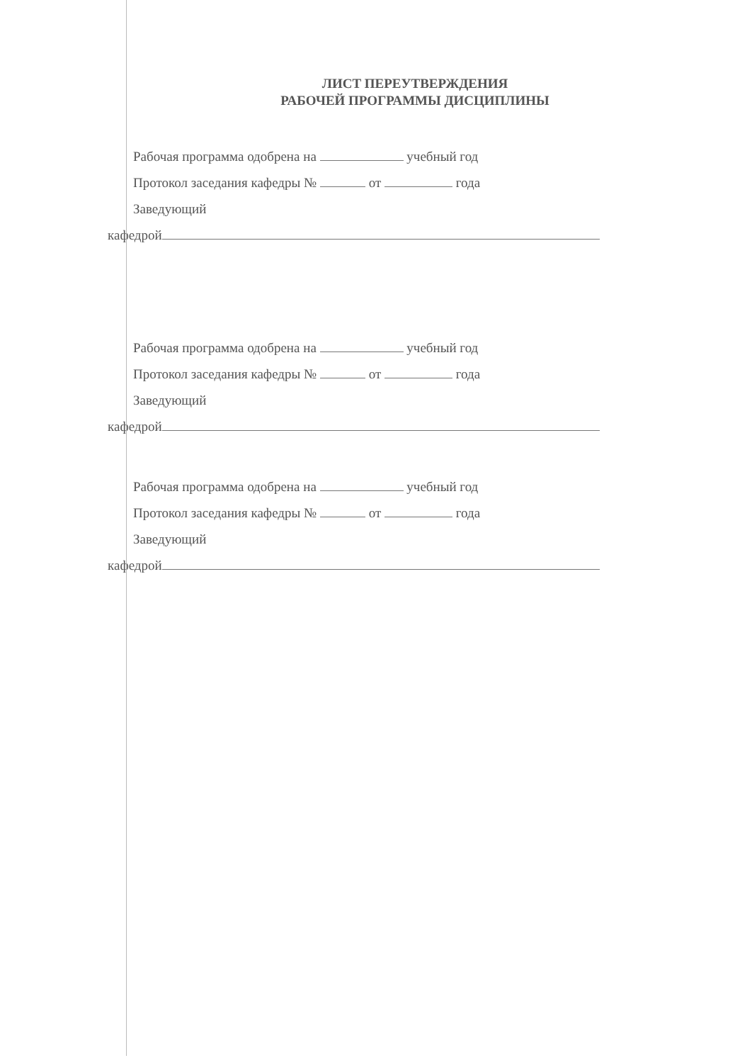ЛИСТ ПЕРЕУТВЕРЖДЕНИЯ
РАБОЧЕЙ ПРОГРАММЫ ДИСЦИПЛИНЫ
Рабочая программа одобрена на учебный год
Протокол заседания кафедры № от года
Заведующий
кафедрой
Рабочая программа одобрена на учебный год
Протокол заседания кафедры № от года
Заведующий
кафедрой
Рабочая программа одобрена на учебный год
Протокол заседания кафедры № от года
Заведующий
кафедрой